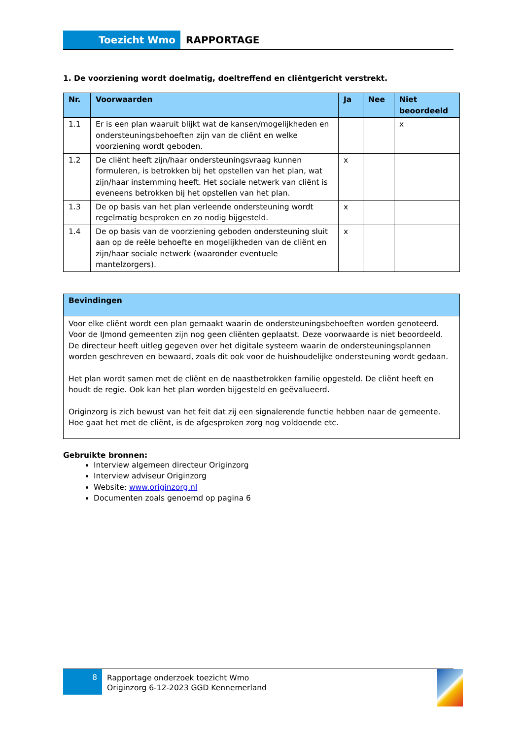Toezicht Wmo RAPPORTAGE
1. De voorziening wordt doelmatig, doeltreffend en cliëntgericht verstrekt.
| Nr. | Voorwaarden | Ja | Nee | Niet beoordeeld |
| --- | --- | --- | --- | --- |
| 1.1 | Er is een plan waaruit blijkt wat de kansen/mogelijkheden en ondersteuningsbehoeften zijn van de cliënt en welke voorziening wordt geboden. | | | x |
| 1.2 | De cliënt heeft zijn/haar ondersteuningsvraag kunnen formuleren, is betrokken bij het opstellen van het plan, wat zijn/haar instemming heeft. Het sociale netwerk van cliënt is eveneens betrokken bij het opstellen van het plan. | x | | |
| 1.3 | De op basis van het plan verleende ondersteuning wordt regelmatig besproken en zo nodig bijgesteld. | x | | |
| 1.4 | De op basis van de voorziening geboden ondersteuning sluit aan op de reële behoefte en mogelijkheden van de cliënt en zijn/haar sociale netwerk (waaronder eventuele mantelzorgers). | x | | |
| Bevindingen |
| --- |
| Voor elke cliënt wordt een plan gemaakt waarin de ondersteuningsbehoeften worden genoteerd. Voor de IJmond gemeenten zijn nog geen cliënten geplaatst. Deze voorwaarde is niet beoordeeld. De directeur heeft uitleg gegeven over het digitale systeem waarin de ondersteuningsplannen worden geschreven en bewaard, zoals dit ook voor de huishoudelijke ondersteuning wordt gedaan. Het plan wordt samen met de cliënt en de naastbetrokken familie opgesteld. De cliënt heeft en houdt de regie. Ook kan het plan worden bijgesteld en geëvalueerd. Originzorg is zich bewust van het feit dat zij een signalerende functie hebben naar de gemeente. Hoe gaat het met de cliënt, is de afgesproken zorg nog voldoende etc. |
Gebruikte bronnen:
Interview algemeen directeur Originzorg
Interview adviseur Originzorg
Website; www.originzorg.nl
Documenten zoals genoemd op pagina 6
8
Rapportage onderzoek toezicht Wmo
Originzorg 6-12-2023 GGD Kennemerland